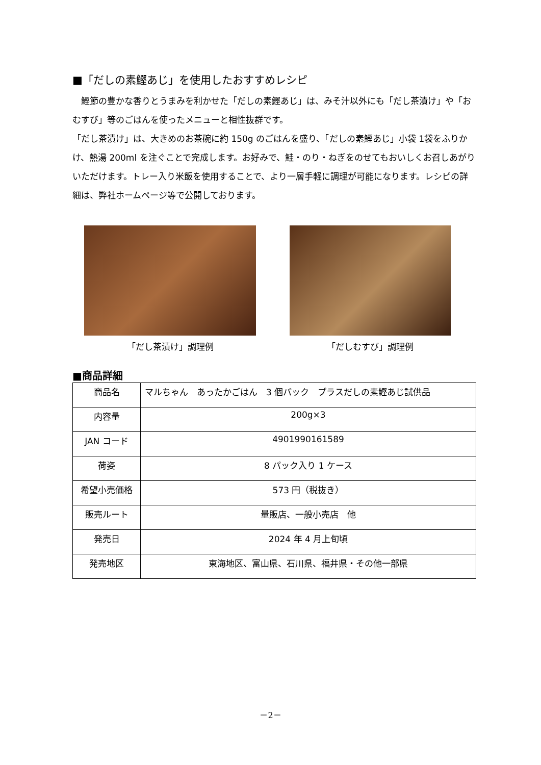■「だしの素鰹あじ」を使用したおすすめレシピ
　鰹節の豊かな香りとうまみを利かせた「だしの素鰹あじ」は、みそ汁以外にも「だし茶漬け」や「おむすび」等のごはんを使ったメニューと相性抜群です。
「だし茶漬け」は、大きめのお茶碗に約 150g のごはんを盛り、「だしの素鰹あじ」小袋 1袋をふりかけ、熱湯 200ml を注ぐことで完成します。お好みで、鮭・のり・ねぎをのせてもおいしくお召しあがりいただけます。トレー入り米飯を使用することで、より一層手軽に調理が可能になります。レシピの詳細は、弊社ホームページ等で公開しております。
「だし茶漬け」調理例 「だしむすび」調理例
■商品詳細
| 商品名 | マルちゃん あったかごはん 3 個パック プラスだしの素鰹あじ試供品 |
| 内容量 | 200g×3 |
| JAN コード | 4901990161589 |
| 荷姿 | 8 パック入り 1 ケース |
| 希望小売価格 | 573 円（税抜き） |
| 販売ルート | 量販店、一般小売店 他 |
| 発売日 | 2024 年 4 月上旬頃 |
| 発売地区 | 東海地区、富山県、石川県、福井県・その他一部県 |
－2－